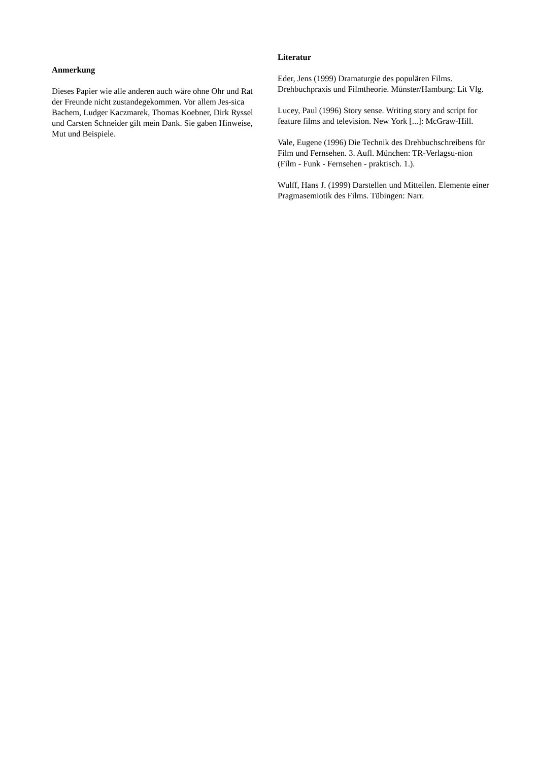Anmerkung
Dieses Papier wie alle anderen auch wäre ohne Ohr und Rat der Freunde nicht zustandegekommen. Vor allem Jes-sica Bachem, Ludger Kaczmarek, Thomas Koebner, Dirk Ryssel und Carsten Schneider gilt mein Dank. Sie gaben Hinweise, Mut und Beispiele.
Literatur
Eder, Jens (1999) Dramaturgie des populären Films. Drehbuchpraxis und Filmtheorie. Münster/Hamburg: Lit Vlg.
Lucey, Paul (1996) Story sense. Writing story and script for feature films and television. New York [...]: McGraw-Hill.
Vale, Eugene (1996) Die Technik des Drehbuchschreibens für Film und Fernsehen. 3. Aufl. München: TR-Verlagsu-nion (Film - Funk - Fernsehen - praktisch. 1.).
Wulff, Hans J. (1999) Darstellen und Mitteilen. Elemente einer Pragmasemiotik des Films. Tübingen: Narr.